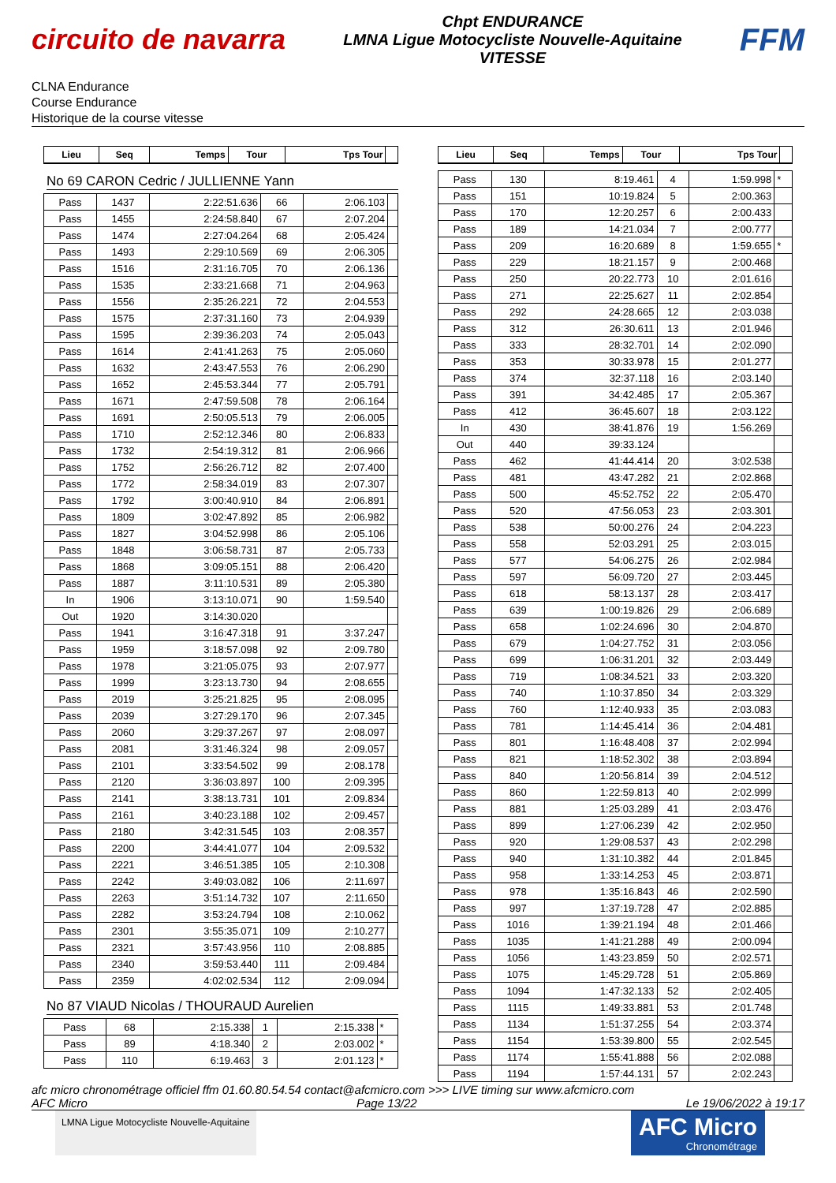circuito de navarra
Chpt ENDURANCE
LMNA Ligue Motocycliste Nouvelle-Aquitaine
VITESSE
FFM
CLNA Endurance
Course Endurance
Historique de la course vitesse
| Lieu | Seq | Temps | Tour | Tps Tour | |
| --- | --- | --- | --- | --- | --- |
No 69 CARON Cedric / JULLIENNE Yann
| Pass | 1437 | 2:22:51.636 | 66 | 2:06.103 | |
| Pass | 1455 | 2:24:58.840 | 67 | 2:07.204 | |
| Pass | 1474 | 2:27:04.264 | 68 | 2:05.424 | |
| Pass | 1493 | 2:29:10.569 | 69 | 2:06.305 | |
| Pass | 1516 | 2:31:16.705 | 70 | 2:06.136 | |
| Pass | 1535 | 2:33:21.668 | 71 | 2:04.963 | |
| Pass | 1556 | 2:35:26.221 | 72 | 2:04.553 | |
| Pass | 1575 | 2:37:31.160 | 73 | 2:04.939 | |
| Pass | 1595 | 2:39:36.203 | 74 | 2:05.043 | |
| Pass | 1614 | 2:41:41.263 | 75 | 2:05.060 | |
| Pass | 1632 | 2:43:47.553 | 76 | 2:06.290 | |
| Pass | 1652 | 2:45:53.344 | 77 | 2:05.791 | |
| Pass | 1671 | 2:47:59.508 | 78 | 2:06.164 | |
| Pass | 1691 | 2:50:05.513 | 79 | 2:06.005 | |
| Pass | 1710 | 2:52:12.346 | 80 | 2:06.833 | |
| Pass | 1732 | 2:54:19.312 | 81 | 2:06.966 | |
| Pass | 1752 | 2:56:26.712 | 82 | 2:07.400 | |
| Pass | 1772 | 2:58:34.019 | 83 | 2:07.307 | |
| Pass | 1792 | 3:00:40.910 | 84 | 2:06.891 | |
| Pass | 1809 | 3:02:47.892 | 85 | 2:06.982 | |
| Pass | 1827 | 3:04:52.998 | 86 | 2:05.106 | |
| Pass | 1848 | 3:06:58.731 | 87 | 2:05.733 | |
| Pass | 1868 | 3:09:05.151 | 88 | 2:06.420 | |
| Pass | 1887 | 3:11:10.531 | 89 | 2:05.380 | |
| In | 1906 | 3:13:10.071 | 90 | 1:59.540 | |
| Out | 1920 | 3:14:30.020 | | | |
| Pass | 1941 | 3:16:47.318 | 91 | 3:37.247 | |
| Pass | 1959 | 3:18:57.098 | 92 | 2:09.780 | |
| Pass | 1978 | 3:21:05.075 | 93 | 2:07.977 | |
| Pass | 1999 | 3:23:13.730 | 94 | 2:08.655 | |
| Pass | 2019 | 3:25:21.825 | 95 | 2:08.095 | |
| Pass | 2039 | 3:27:29.170 | 96 | 2:07.345 | |
| Pass | 2060 | 3:29:37.267 | 97 | 2:08.097 | |
| Pass | 2081 | 3:31:46.324 | 98 | 2:09.057 | |
| Pass | 2101 | 3:33:54.502 | 99 | 2:08.178 | |
| Pass | 2120 | 3:36:03.897 | 100 | 2:09.395 | |
| Pass | 2141 | 3:38:13.731 | 101 | 2:09.834 | |
| Pass | 2161 | 3:40:23.188 | 102 | 2:09.457 | |
| Pass | 2180 | 3:42:31.545 | 103 | 2:08.357 | |
| Pass | 2200 | 3:44:41.077 | 104 | 2:09.532 | |
| Pass | 2221 | 3:46:51.385 | 105 | 2:10.308 | |
| Pass | 2242 | 3:49:03.082 | 106 | 2:11.697 | |
| Pass | 2263 | 3:51:14.732 | 107 | 2:11.650 | |
| Pass | 2282 | 3:53:24.794 | 108 | 2:10.062 | |
| Pass | 2301 | 3:55:35.071 | 109 | 2:10.277 | |
| Pass | 2321 | 3:57:43.956 | 110 | 2:08.885 | |
| Pass | 2340 | 3:59:53.440 | 111 | 2:09.484 | |
| Pass | 2359 | 4:02:02.534 | 112 | 2:09.094 | |
No 87 VIAUD Nicolas / THOURAUD Aurelien
| Pass | 68 | 2:15.338 | 1 | 2:15.338 | * |
| Pass | 89 | 4:18.340 | 2 | 2:03.002 | * |
| Pass | 110 | 6:19.463 | 3 | 2:01.123 | * |
| Lieu | Seq | Temps | Tour | Tps Tour | |
| --- | --- | --- | --- | --- | --- |
| Pass | 130 | 8:19.461 | 4 | 1:59.998 | * |
| Pass | 151 | 10:19.824 | 5 | 2:00.363 | |
| Pass | 170 | 12:20.257 | 6 | 2:00.433 | |
| Pass | 189 | 14:21.034 | 7 | 2:00.777 | |
| Pass | 209 | 16:20.689 | 8 | 1:59.655 | * |
| Pass | 229 | 18:21.157 | 9 | 2:00.468 | |
| Pass | 250 | 20:22.773 | 10 | 2:01.616 | |
| Pass | 271 | 22:25.627 | 11 | 2:02.854 | |
| Pass | 292 | 24:28.665 | 12 | 2:03.038 | |
| Pass | 312 | 26:30.611 | 13 | 2:01.946 | |
| Pass | 333 | 28:32.701 | 14 | 2:02.090 | |
| Pass | 353 | 30:33.978 | 15 | 2:01.277 | |
| Pass | 374 | 32:37.118 | 16 | 2:03.140 | |
| Pass | 391 | 34:42.485 | 17 | 2:05.367 | |
| Pass | 412 | 36:45.607 | 18 | 2:03.122 | |
| In | 430 | 38:41.876 | 19 | 1:56.269 | |
| Out | 440 | 39:33.124 | | | |
| Pass | 462 | 41:44.414 | 20 | 3:02.538 | |
| Pass | 481 | 43:47.282 | 21 | 2:02.868 | |
| Pass | 500 | 45:52.752 | 22 | 2:05.470 | |
| Pass | 520 | 47:56.053 | 23 | 2:03.301 | |
| Pass | 538 | 50:00.276 | 24 | 2:04.223 | |
| Pass | 558 | 52:03.291 | 25 | 2:03.015 | |
| Pass | 577 | 54:06.275 | 26 | 2:02.984 | |
| Pass | 597 | 56:09.720 | 27 | 2:03.445 | |
| Pass | 618 | 58:13.137 | 28 | 2:03.417 | |
| Pass | 639 | 1:00:19.826 | 29 | 2:06.689 | |
| Pass | 658 | 1:02:24.696 | 30 | 2:04.870 | |
| Pass | 679 | 1:04:27.752 | 31 | 2:03.056 | |
| Pass | 699 | 1:06:31.201 | 32 | 2:03.449 | |
| Pass | 719 | 1:08:34.521 | 33 | 2:03.320 | |
| Pass | 740 | 1:10:37.850 | 34 | 2:03.329 | |
| Pass | 760 | 1:12:40.933 | 35 | 2:03.083 | |
| Pass | 781 | 1:14:45.414 | 36 | 2:04.481 | |
| Pass | 801 | 1:16:48.408 | 37 | 2:02.994 | |
| Pass | 821 | 1:18:52.302 | 38 | 2:03.894 | |
| Pass | 840 | 1:20:56.814 | 39 | 2:04.512 | |
| Pass | 860 | 1:22:59.813 | 40 | 2:02.999 | |
| Pass | 881 | 1:25:03.289 | 41 | 2:03.476 | |
| Pass | 899 | 1:27:06.239 | 42 | 2:02.950 | |
| Pass | 920 | 1:29:08.537 | 43 | 2:02.298 | |
| Pass | 940 | 1:31:10.382 | 44 | 2:01.845 | |
| Pass | 958 | 1:33:14.253 | 45 | 2:03.871 | |
| Pass | 978 | 1:35:16.843 | 46 | 2:02.590 | |
| Pass | 997 | 1:37:19.728 | 47 | 2:02.885 | |
| Pass | 1016 | 1:39:21.194 | 48 | 2:01.466 | |
| Pass | 1035 | 1:41:21.288 | 49 | 2:00.094 | |
| Pass | 1056 | 1:43:23.859 | 50 | 2:02.571 | |
| Pass | 1075 | 1:45:29.728 | 51 | 2:05.869 | |
| Pass | 1094 | 1:47:32.133 | 52 | 2:02.405 | |
| Pass | 1115 | 1:49:33.881 | 53 | 2:01.748 | |
| Pass | 1134 | 1:51:37.255 | 54 | 2:03.374 | |
| Pass | 1154 | 1:53:39.800 | 55 | 2:02.545 | |
| Pass | 1174 | 1:55:41.888 | 56 | 2:02.088 | |
| Pass | 1194 | 1:57:44.131 | 57 | 2:02.243 | |
afc micro chronométrage officiel ffm 01.60.80.54.54 contact@afcmicro.com >>> LIVE timing sur www.afcmicro.com
AFC Micro Page 13/22 Le 19/06/2022 à 19:17
LMNA Ligue Motocycliste Nouvelle-Aquitaine
AFC Micro
Chronométrage